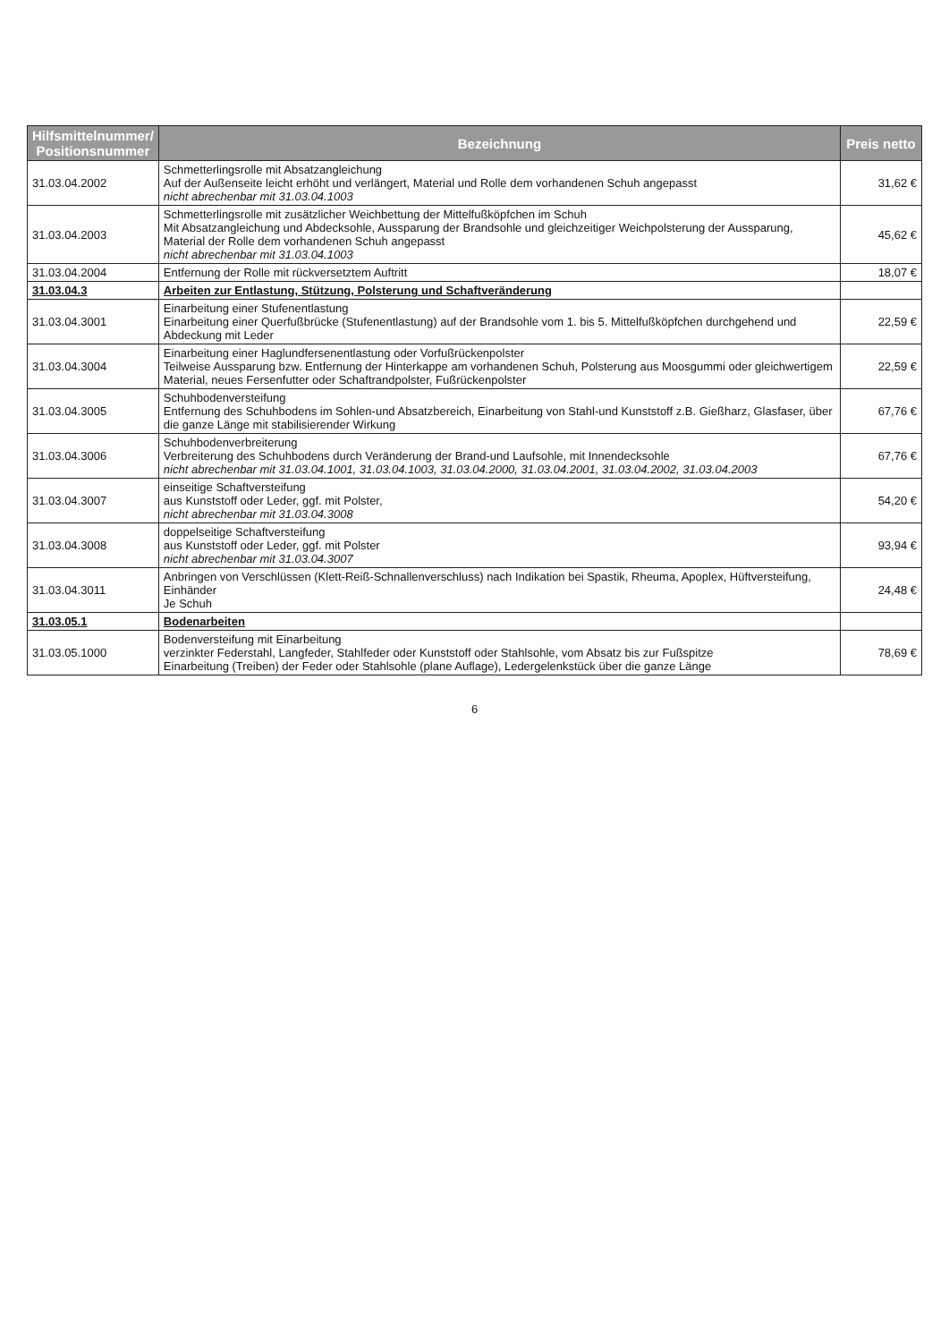| Hilfsmittelnummer/ Positionsnummer | Bezeichnung | Preis netto |
| --- | --- | --- |
| 31.03.04.2002 | Schmetterlingsrolle mit Absatzangleichung Auf der Außenseite leicht erhöht und verlängert, Material und Rolle dem vorhandenen Schuh angepasst nicht abrechenbar mit 31.03.04.1003 | 31,62 € |
| 31.03.04.2003 | Schmetterlingsrolle mit zusätzlicher Weichbettung der Mittelfußköpfchen im Schuh Mit Absatzangleichung und Abdecksohle, Aussparung der Brandsohle und gleichzeitiger Weichpolsterung der Aussparung, Material der Rolle dem vorhandenen Schuh angepasst nicht abrechenbar mit 31.03.04.1003 | 45,62 € |
| 31.03.04.2004 | Entfernung der Rolle mit rückversetztem Auftritt | 18,07 € |
| 31.03.04.3 | Arbeiten zur Entlastung, Stützung, Polsterung und Schaftveränderung | |
| 31.03.04.3001 | Einarbeitung einer Stufenentlastung Einarbeitung einer Querfußbrücke (Stufenentlastung) auf der Brandsohle vom 1. bis 5. Mittelfußköpfchen durchgehend und Abdeckung mit Leder | 22,59 € |
| 31.03.04.3004 | Einarbeitung einer Haglundfersenentlastung oder Vorfußrückenpolster Teilweise Aussparung bzw. Entfernung der Hinterkappe am vorhandenen Schuh, Polsterung aus Moosgummi oder gleichwertigem Material, neues Fersenfutter oder Schaftrandpolster, Fußrückenpolster | 22,59 € |
| 31.03.04.3005 | Schuhbodenversteifung Entfernung des Schuhbodens im Sohlen-und Absatzbereich, Einarbeitung von Stahl-und Kunststoff z.B. Gießharz, Glasfaser, über die ganze Länge mit stabilisierender Wirkung | 67,76 € |
| 31.03.04.3006 | Schuhbodenverbreiterung Verbreiterung des Schuhbodens durch Veränderung der Brand-und Laufsohle, mit Innendecksohle nicht abrechenbar mit 31.03.04.1001, 31.03.04.1003, 31.03.04.2000, 31.03.04.2001, 31.03.04.2002, 31.03.04.2003 | 67,76 € |
| 31.03.04.3007 | einseitige Schaftversteifung aus Kunststoff oder Leder, ggf. mit Polster, nicht abrechenbar mit 31.03.04.3008 | 54,20 € |
| 31.03.04.3008 | doppelseitige Schaftversteifung aus Kunststoff oder Leder, ggf. mit Polster nicht abrechenbar mit 31.03.04.3007 | 93,94 € |
| 31.03.04.3011 | Anbringen von Verschlüssen (Klett-Reiß-Schnallenverschluss) nach Indikation bei Spastik, Rheuma, Apoplex, Hüftversteifung, Einhänder Je Schuh | 24,48 € |
| 31.03.05.1 | Bodenarbeiten | |
| 31.03.05.1000 | Bodenversteifung mit Einarbeitung verzinkter Federstahl, Langfeder, Stahlfeder oder Kunststoff oder Stahlsohle, vom Absatz bis zur Fußspitze Einarbeitung (Treiben) der Feder oder Stahlsohle (plane Auflage), Ledergelenkstück über die ganze Länge | 78,69 € |
6